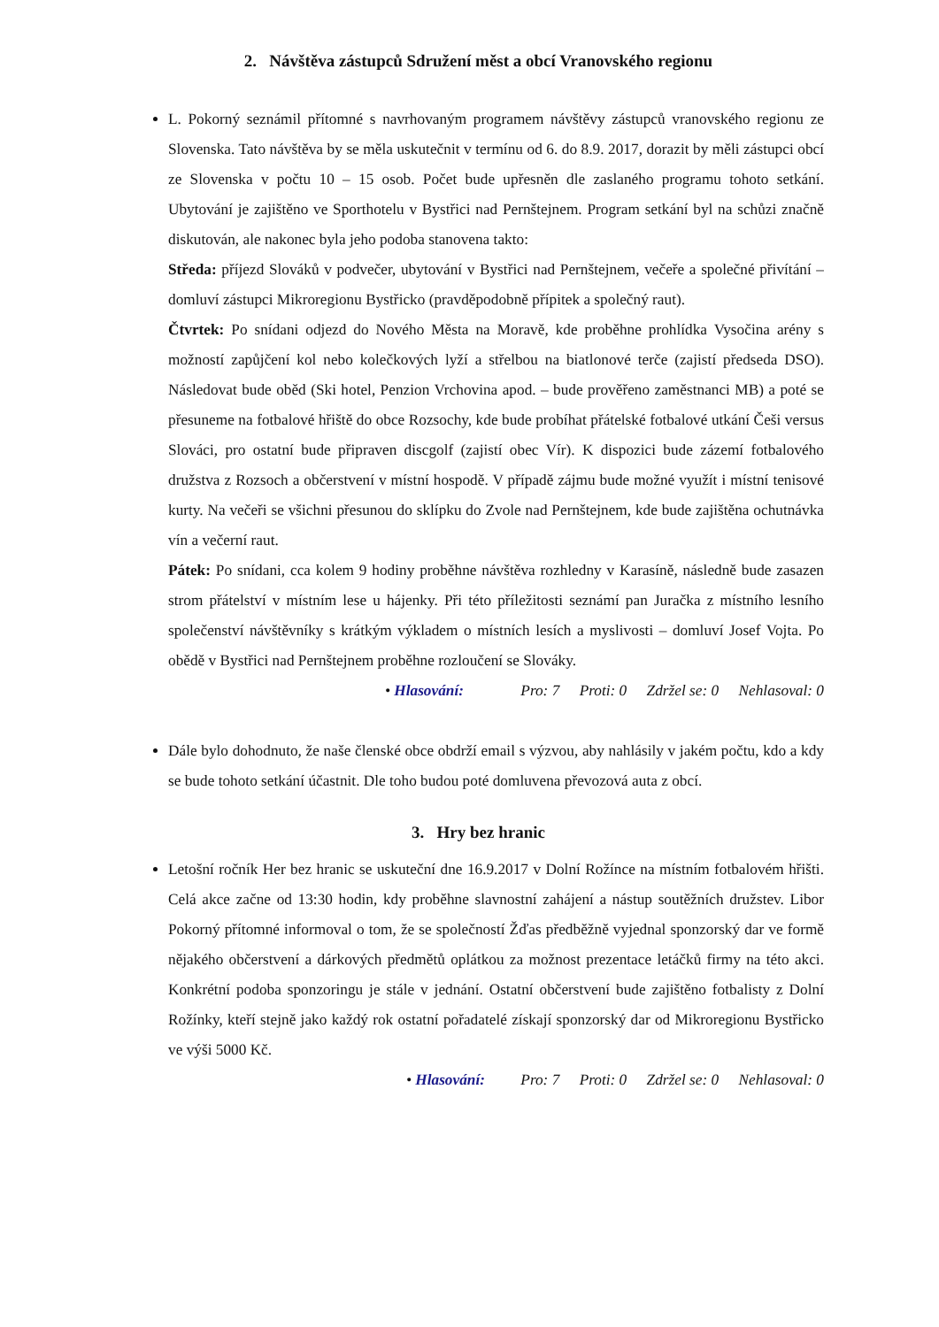2. Návštěva zástupců Sdružení měst a obcí Vranovského regionu
L. Pokorný seznámil přítomné s navrhovaným programem návštěvy zástupců vranovského regionu ze Slovenska. Tato návštěva by se měla uskutečnit v termínu od 6. do 8.9. 2017, dorazit by měli zástupci obcí ze Slovenska v počtu 10 – 15 osob. Počet bude upřesněn dle zaslaného programu tohoto setkání. Ubytování je zajištěno ve Sporthotelu v Bystřici nad Pernštejnem. Program setkání byl na schůzi značně diskutován, ale nakonec byla jeho podoba stanovena takto:
Středa: příjezd Slováků v podvečer, ubytování v Bystřici nad Pernštejnem, večeře a společné přivítání – domluví zástupci Mikroregionu Bystřicko (pravděpodobně přípitek a společný raut).
Čtvrtek: Po snídani odjezd do Nového Města na Moravě, kde proběhne prohlídka Vysočina arény s možností zapůjčení kol nebo kolečkových lyží a střelbou na biatlonové terče (zajistí předseda DSO). Následovat bude oběd (Ski hotel, Penzion Vrchovina apod. – bude prověřeno zaměstnanci MB) a poté se přesuneme na fotbalové hřiště do obce Rozsochy, kde bude probíhat přátelské fotbalové utkání Češi versus Slováci, pro ostatní bude připraven discgolf (zajistí obec Vír). K dispozici bude zázemí fotbalového družstva z Rozsoch a občerstvení v místní hospodě. V případě zájmu bude možné využít i místní tenisové kurty. Na večeři se všichni přesunou do sklípku do Zvole nad Pernštejnem, kde bude zajištěna ochutnávka vín a večerní raut.
Pátek: Po snídani, cca kolem 9 hodiny proběhne návštěva rozhledny v Karasíně, následně bude zasazen strom přátelství v místním lese u hájenky. Při této příležitosti seznámí pan Juračka z místního lesního společenství návštěvníky s krátkým výkladem o místních lesích a myslivosti – domluví Josef Vojta. Po obědě v Bystřici nad Pernštejnem proběhne rozloučení se Slováky.
• Hlasování: Pro: 7 Proti: 0 Zdržel se: 0 Nehlasoval: 0
Dále bylo dohodnuto, že naše členské obce obdrží email s výzvou, aby nahlásily v jakém počtu, kdo a kdy se bude tohoto setkání účastnit. Dle toho budou poté domluvena převozová auta z obcí.
3. Hry bez hranic
Letošní ročník Her bez hranic se uskuteční dne 16.9.2017 v Dolní Rožínce na místním fotbalovém hřišti. Celá akce začne od 13:30 hodin, kdy proběhne slavnostní zahájení a nástup soutěžních družstev. Libor Pokorný přítomné informoval o tom, že se společností Žďas předběžně vyjednal sponzorský dar ve formě nějakého občerstvení a dárkových předmětů oplátkou za možnost prezentace letáčků firmy na této akci. Konkrétní podoba sponzoringu je stále v jednání. Ostatní občerstvení bude zajištěno fotbalisty z Dolní Rožínky, kteří stejně jako každý rok ostatní pořadatelé získají sponzorský dar od Mikroregionu Bystřicko ve výši 5000 Kč.
• Hlasování: Pro: 7 Proti: 0 Zdržel se: 0 Nehlasoval: 0